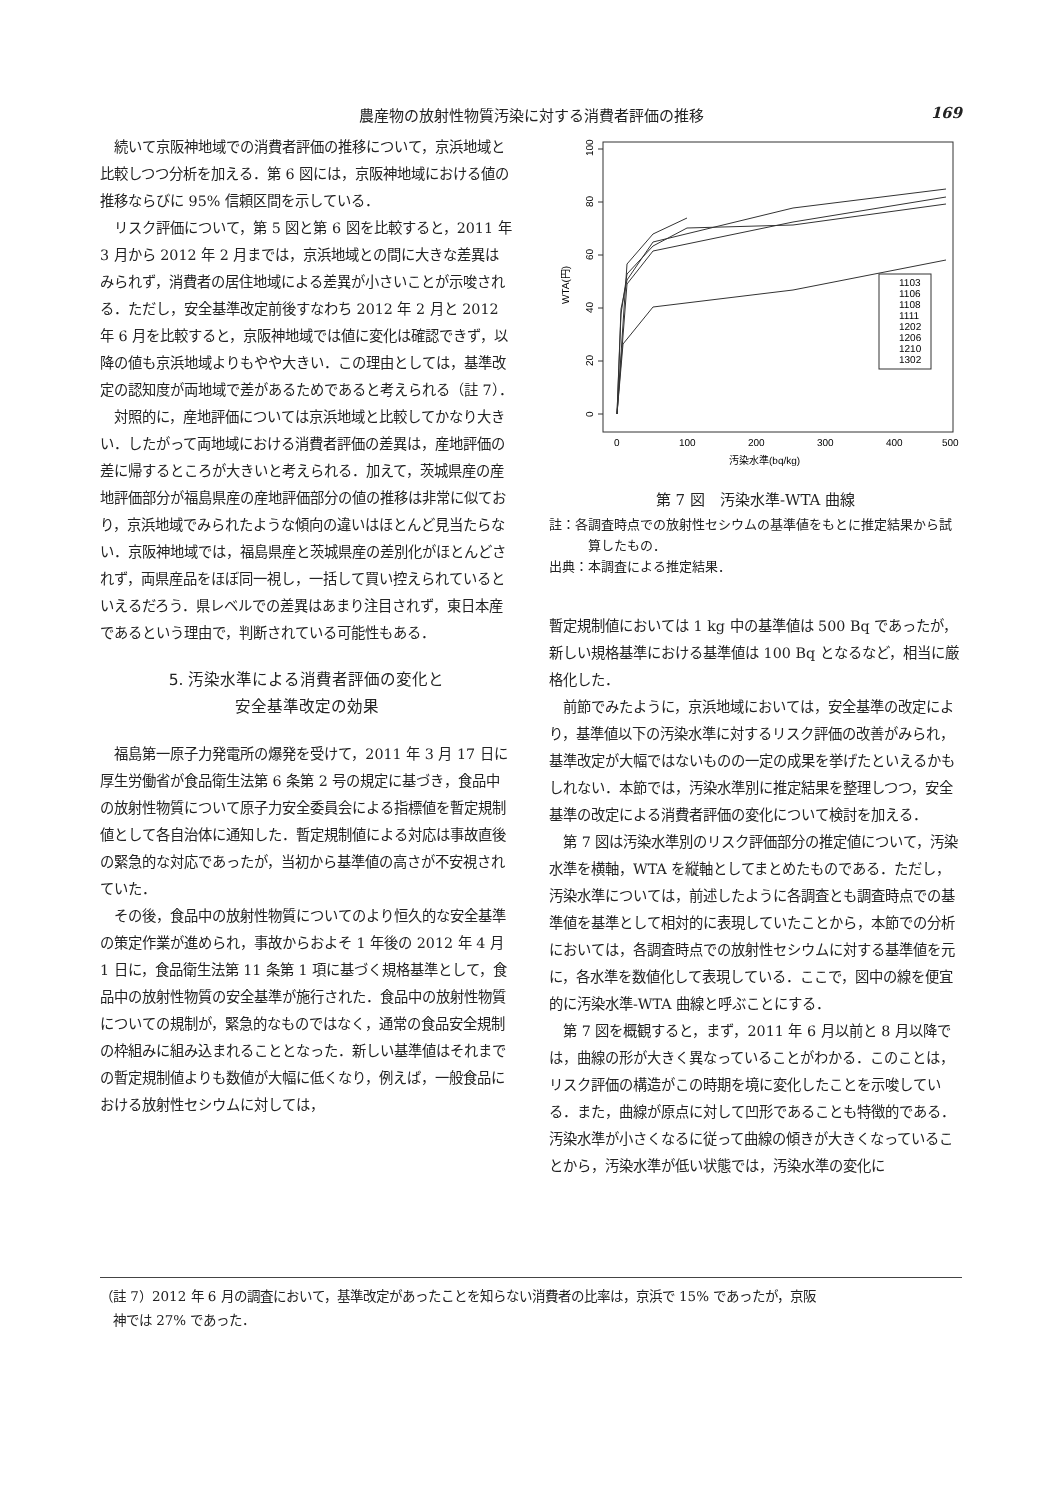農産物の放射性物質汚染に対する消費者評価の推移
169
続いて京阪神地域での消費者評価の推移について，京浜地域と比較しつつ分析を加える．第 6 図には，京阪神地域における値の推移ならびに 95% 信頼区間を示している．
リスク評価について，第 5 図と第 6 図を比較すると，2011 年 3 月から 2012 年 2 月までは，京浜地域との間に大きな差異はみられず，消費者の居住地域による差異が小さいことが示唆される．ただし，安全基準改定前後すなわち 2012 年 2 月と 2012 年 6 月を比較すると，京阪神地域では値に変化は確認できず，以降の値も京浜地域よりもやや大きい．この理由としては，基準改定の認知度が両地域で差があるためであると考えられる（註 7）．
対照的に，産地評価については京浜地域と比較してかなり大きい．したがって両地域における消費者評価の差異は，産地評価の差に帰するところが大きいと考えられる．加えて，茨城県産の産地評価部分が福島県産の産地評価部分の値の推移は非常に似ており，京浜地域でみられたような傾向の違いはほとんど見当たらない．京阪神地域では，福島県産と茨城県産の差別化がほとんどされず，両県産品をほぼ同一視し，一括して買い控えられているといえるだろう．県レベルでの差異はあまり注目されず，東日本産であるという理由で，判断されている可能性もある．
5. 汚染水準による消費者評価の変化と
安全基準改定の効果
福島第一原子力発電所の爆発を受けて，2011 年 3 月 17 日に厚生労働省が食品衛生法第 6 条第 2 号の規定に基づき，食品中の放射性物質について原子力安全委員会による指標値を暫定規制値として各自治体に通知した．暫定規制値による対応は事故直後の緊急的な対応であったが，当初から基準値の高さが不安視されていた．
その後，食品中の放射性物質についてのより恒久的な安全基準の策定作業が進められ，事故からおよそ 1 年後の 2012 年 4 月 1 日に，食品衛生法第 11 条第 1 項に基づく規格基準として，食品中の放射性物質の安全基準が施行された．食品中の放射性物質についての規制が，緊急的なものではなく，通常の食品安全規制の枠組みに組み込まれることとなった．新しい基準値はそれまでの暫定規制値よりも数値が大幅に低くなり，例えば，一般食品における放射性セシウムに対しては，
0
20
40
60
80
100
WTA(円)
0
100
200
300
400
500
汚染水準(bq/kg)
1103
1106
1108
1111
1202
1206
1210
1302
第 7 図　汚染水準‐WTA 曲線
註：各調査時点での放射性セシウムの基準値をもとに推定結果から試算したもの．
出典：本調査による推定結果．
暫定規制値においては 1 kg 中の基準値は 500 Bq であったが，新しい規格基準における基準値は 100 Bq となるなど，相当に厳格化した．
前節でみたように，京浜地域においては，安全基準の改定により，基準値以下の汚染水準に対するリスク評価の改善がみられ，基準改定が大幅ではないものの一定の成果を挙げたといえるかもしれない．本節では，汚染水準別に推定結果を整理しつつ，安全基準の改定による消費者評価の変化について検討を加える．
第 7 図は汚染水準別のリスク評価部分の推定値について，汚染水準を横軸，WTA を縦軸としてまとめたものである．ただし，汚染水準については，前述したように各調査とも調査時点での基準値を基準として相対的に表現していたことから，本節での分析においては，各調査時点での放射性セシウムに対する基準値を元に，各水準を数値化して表現している．ここで，図中の線を便宜的に汚染水準‐WTA 曲線と呼ぶことにする．
第 7 図を概観すると，まず，2011 年 6 月以前と 8 月以降では，曲線の形が大きく異なっていることがわかる．このことは，リスク評価の構造がこの時期を境に変化したことを示唆している．また，曲線が原点に対して凹形であることも特徴的である．汚染水準が小さくなるに従って曲線の傾きが大きくなっていることから，汚染水準が低い状態では，汚染水準の変化に
（註 7）2012 年 6 月の調査において，基準改定があったことを知らない消費者の比率は，京浜で 15% であったが，京阪
神では 27% であった．